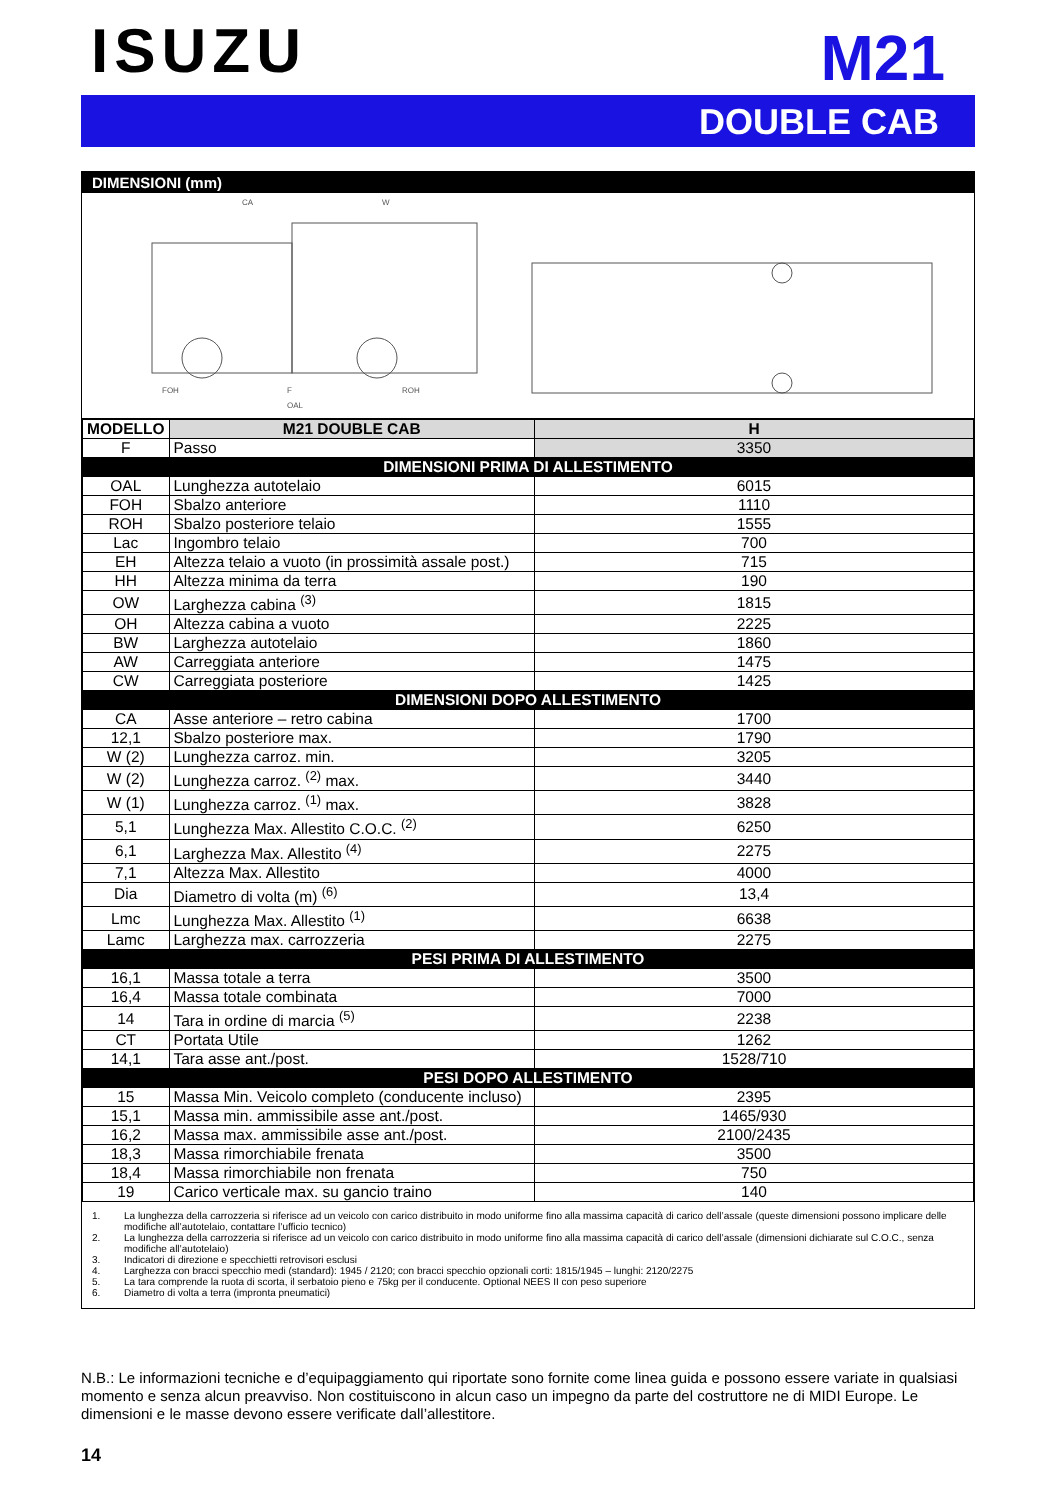ISUZU
M21
DOUBLE CAB
DIMENSIONI (mm)
CA
W
FOH
F
ROH
OAL
| MODELLO | M21 DOUBLE CAB | H |
| --- | --- | --- |
| F | Passo | 3350 |
| DIMENSIONI PRIMA DI ALLESTIMENTO | | |
| OAL | Lunghezza autotelaio | 6015 |
| FOH | Sbalzo anteriore | 1110 |
| ROH | Sbalzo posteriore telaio | 1555 |
| Lac | Ingombro telaio | 700 |
| EH | Altezza telaio a vuoto (in prossimità assale post.) | 715 |
| HH | Altezza minima da terra | 190 |
| OW | Larghezza cabina <sup>(3)</sup> | 1815 |
| OH | Altezza cabina a vuoto | 2225 |
| BW | Larghezza autotelaio | 1860 |
| AW | Carreggiata anteriore | 1475 |
| CW | Carreggiata posteriore | 1425 |
| DIMENSIONI DOPO ALLESTIMENTO | | |
| CA | Asse anteriore – retro cabina | 1700 |
| 12,1 | Sbalzo posteriore max. | 1790 |
| W (2) | Lunghezza carroz. min. | 3205 |
| W (2) | Lunghezza carroz. <sup>(2)</sup> max. | 3440 |
| W (1) | Lunghezza carroz. <sup>(1)</sup> max. | 3828 |
| 5,1 | Lunghezza Max. Allestito C.O.C. <sup>(2)</sup> | 6250 |
| 6,1 | Larghezza Max. Allestito <sup>(4)</sup> | 2275 |
| 7,1 | Altezza Max. Allestito | 4000 |
| Dia | Diametro di volta (m) <sup>(6)</sup> | 13,4 |
| Lmc | Lunghezza Max. Allestito <sup>(1)</sup> | 6638 |
| Lamc | Larghezza max. carrozzeria | 2275 |
| PESI PRIMA DI ALLESTIMENTO | | |
| 16,1 | Massa totale a terra | 3500 |
| 16,4 | Massa totale combinata | 7000 |
| 14 | Tara in ordine di marcia <sup>(5)</sup> | 2238 |
| CT | Portata Utile | 1262 |
| 14,1 | Tara asse ant./post. | 1528/710 |
| PESI DOPO ALLESTIMENTO | | |
| 15 | Massa Min. Veicolo completo (conducente incluso) | 2395 |
| 15,1 | Massa min. ammissibile asse ant./post. | 1465/930 |
| 16,2 | Massa max. ammissibile asse ant./post. | 2100/2435 |
| 18,3 | Massa rimorchiabile frenata | 3500 |
| 18,4 | Massa rimorchiabile non frenata | 750 |
| 19 | Carico verticale max. su gancio traino | 140 |
1. La lunghezza della carrozzeria si riferisce ad un veicolo con carico distribuito in modo uniforme fino alla massima capacità di carico dell’assale (queste dimensioni possono implicare delle modifiche all’autotelaio, contattare l’ufficio tecnico)
2. La lunghezza della carrozzeria si riferisce ad un veicolo con carico distribuito in modo uniforme fino alla massima capacità di carico dell’assale (dimensioni dichiarate sul C.O.C., senza modifiche all’autotelaio)
3. Indicatori di direzione e specchietti retrovisori esclusi
4. Larghezza con bracci specchio medi (standard): 1945 / 2120; con bracci specchio opzionali corti: 1815/1945 – lunghi: 2120/2275
5. La tara comprende la ruota di scorta, il serbatoio pieno e 75kg per il conducente. Optional NEES II con peso superiore
6. Diametro di volta a terra (impronta pneumatici)
N.B.: Le informazioni tecniche e d’equipaggiamento qui riportate sono fornite come linea guida e possono essere variate in qualsiasi momento e senza alcun preavviso. Non costituiscono in alcun caso un impegno da parte del costruttore ne di MIDI Europe. Le dimensioni e le masse devono essere verificate dall’allestitore.
14